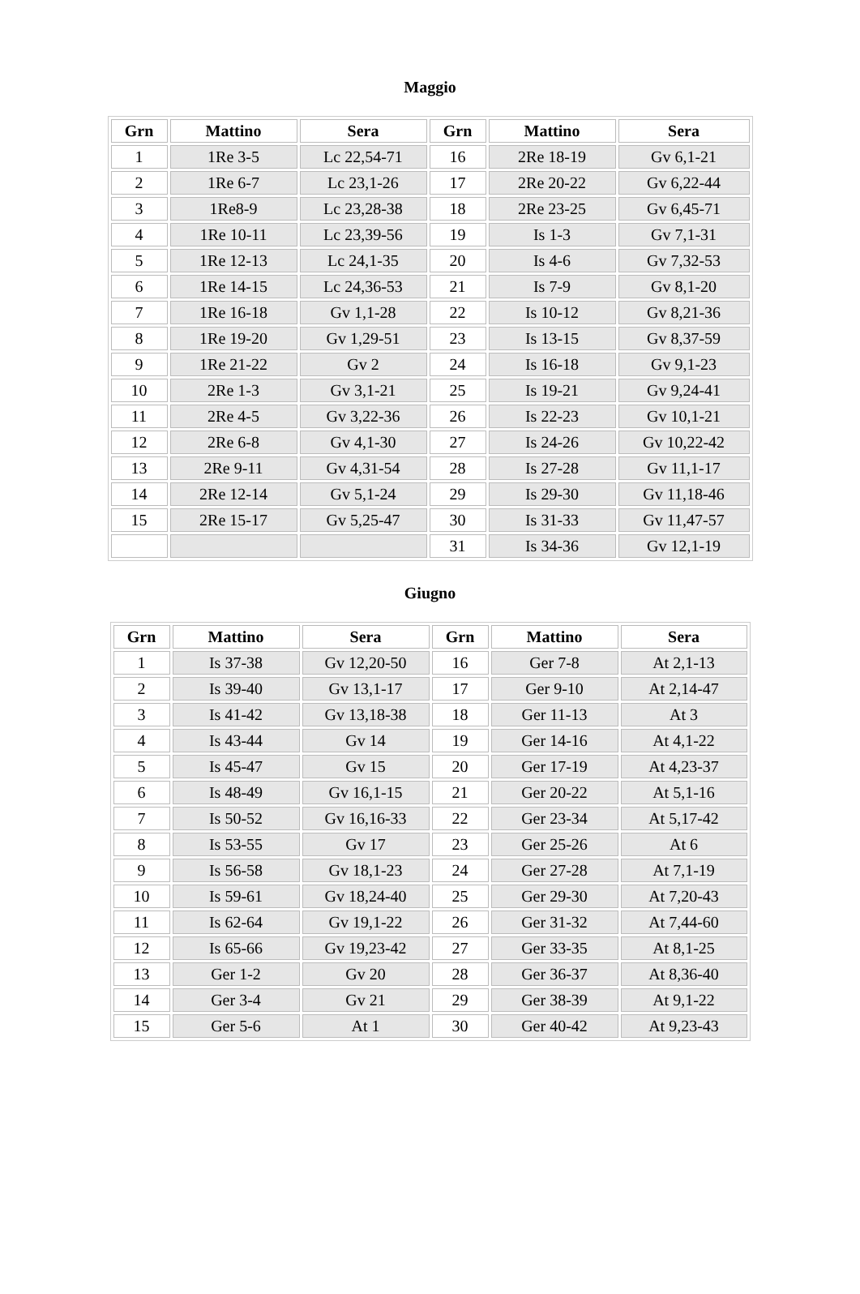Maggio
| Grn | Mattino | Sera | Grn | Mattino | Sera |
| --- | --- | --- | --- | --- | --- |
| 1 | 1Re 3-5 | Lc 22,54-71 | 16 | 2Re 18-19 | Gv 6,1-21 |
| 2 | 1Re 6-7 | Lc 23,1-26 | 17 | 2Re 20-22 | Gv 6,22-44 |
| 3 | 1Re8-9 | Lc 23,28-38 | 18 | 2Re 23-25 | Gv 6,45-71 |
| 4 | 1Re 10-11 | Lc 23,39-56 | 19 | Is 1-3 | Gv 7,1-31 |
| 5 | 1Re 12-13 | Lc 24,1-35 | 20 | Is 4-6 | Gv 7,32-53 |
| 6 | 1Re 14-15 | Lc 24,36-53 | 21 | Is 7-9 | Gv 8,1-20 |
| 7 | 1Re 16-18 | Gv 1,1-28 | 22 | Is 10-12 | Gv 8,21-36 |
| 8 | 1Re 19-20 | Gv 1,29-51 | 23 | Is 13-15 | Gv 8,37-59 |
| 9 | 1Re 21-22 | Gv 2 | 24 | Is 16-18 | Gv 9,1-23 |
| 10 | 2Re 1-3 | Gv 3,1-21 | 25 | Is 19-21 | Gv 9,24-41 |
| 11 | 2Re 4-5 | Gv 3,22-36 | 26 | Is 22-23 | Gv 10,1-21 |
| 12 | 2Re 6-8 | Gv 4,1-30 | 27 | Is 24-26 | Gv 10,22-42 |
| 13 | 2Re 9-11 | Gv 4,31-54 | 28 | Is 27-28 | Gv 11,1-17 |
| 14 | 2Re 12-14 | Gv 5,1-24 | 29 | Is 29-30 | Gv 11,18-46 |
| 15 | 2Re 15-17 | Gv 5,25-47 | 30 | Is 31-33 | Gv 11,47-57 |
| | | | 31 | Is 34-36 | Gv 12,1-19 |
Giugno
| Grn | Mattino | Sera | Grn | Mattino | Sera |
| --- | --- | --- | --- | --- | --- |
| 1 | Is 37-38 | Gv 12,20-50 | 16 | Ger 7-8 | At 2,1-13 |
| 2 | Is 39-40 | Gv 13,1-17 | 17 | Ger 9-10 | At 2,14-47 |
| 3 | Is 41-42 | Gv 13,18-38 | 18 | Ger 11-13 | At 3 |
| 4 | Is 43-44 | Gv 14 | 19 | Ger 14-16 | At 4,1-22 |
| 5 | Is 45-47 | Gv 15 | 20 | Ger 17-19 | At 4,23-37 |
| 6 | Is 48-49 | Gv 16,1-15 | 21 | Ger 20-22 | At 5,1-16 |
| 7 | Is 50-52 | Gv 16,16-33 | 22 | Ger 23-34 | At 5,17-42 |
| 8 | Is 53-55 | Gv 17 | 23 | Ger 25-26 | At 6 |
| 9 | Is 56-58 | Gv 18,1-23 | 24 | Ger 27-28 | At 7,1-19 |
| 10 | Is 59-61 | Gv 18,24-40 | 25 | Ger 29-30 | At 7,20-43 |
| 11 | Is 62-64 | Gv 19,1-22 | 26 | Ger 31-32 | At 7,44-60 |
| 12 | Is 65-66 | Gv 19,23-42 | 27 | Ger 33-35 | At 8,1-25 |
| 13 | Ger 1-2 | Gv 20 | 28 | Ger 36-37 | At 8,36-40 |
| 14 | Ger 3-4 | Gv 21 | 29 | Ger 38-39 | At 9,1-22 |
| 15 | Ger 5-6 | At 1 | 30 | Ger 40-42 | At 9,23-43 |